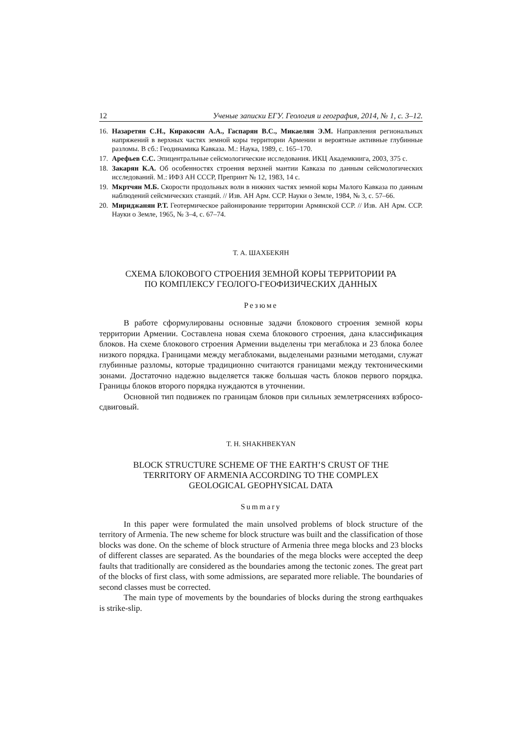12 Ученые записки ЕГУ. Геология и география, 2014, № 1, с. 3–12.
16. Назаретян С.Н., Киракосян А.А., Гаспарян В.С., Микаелян Э.М. Направления регио­нальных напряжений в верхных частях земной коры территории Армении и вероятные активные глубинные разломы. В сб.: Геодинамика Кавказа. М.: Наука, 1989, с. 165–170.
17. Арефьев С.С. Эпицентральные сейсмологические исследования. ИКЦ Академкнига, 2003, 375 с.
18. Закарян К.А. Об особенностях строения верхней мантии Кавказа по данным сейсмоло­гических исследований. М.: ИФЗ АН СССР, Препринт № 12, 1983, 14 с.
19. Мкртчян М.Б. Скорости продольных волн в нижних частях земной коры Малого Кавказа по данным наблюдений сейсмических станций. // Изв. АН Арм. ССР. Науки о Земле, 1984, № 3, с. 57–66.
20. Мириджанян Р.Т. Геотермическое районирование территории Армянской ССР. // Изв. АН Арм. ССР. Науки о Земле, 1965, № 3–4, с. 67–74.
Т. А. ШАХБЕКЯН
СХЕМА БЛОКОВОГО СТРОЕНИЯ ЗЕМНОЙ КОРЫ ТЕРРИТОРИИ РА
ПО КОМПЛЕКСУ ГЕОЛОГО-ГЕОФИЗИЧЕСКИХ ДАННЫХ
Резюме
В работе сформулированы основные задачи блокового строения земной коры территории Армении. Составлена новая схема блокового строения, дана классификация блоков. На схеме блокового строения Армении выделены три мегаблока и 23 блока более низкого порядка. Границами между мегаблоками, выделеными разными методами, служат глубинные разломы, которые традицион­но считаются границами между тектоническими зонами. Достаточно надежно выделяется также большая часть блоков первого порядка. Границы блоков второго порядка нуждаются в уточнении.
Основной тип подвижек по границам блоков при сильных землетрясениях взбросо-сдвиговый.
T. H. SHAKHBEKYAN
BLOCK STRUCTURE SCHEME OF THE EARTH’S CRUST OF THE
TERRITORY OF ARMENIA ACCORDING TO THE COMPLEX
GEOLOGICAL GEOPHYSICAL DATA
Summary
In this paper were formulated the main unsolved problems of block structure of the territory of Armenia. The new scheme for block structure was built and the classification of those blocks was done. On the scheme of block structure of Armenia three mega blocks and 23 blocks of different classes are separated. As the boundaries of the mega blocks were accepted the deep faults that traditionally are considered as the boundaries among the tectonic zones. The great part of the blocks of first class, with some admissions, are separated more reliable. The boundaries of second classes must be corrected.
The main type of movements by the boundaries of blocks during the strong earthquakes is strike-slip.